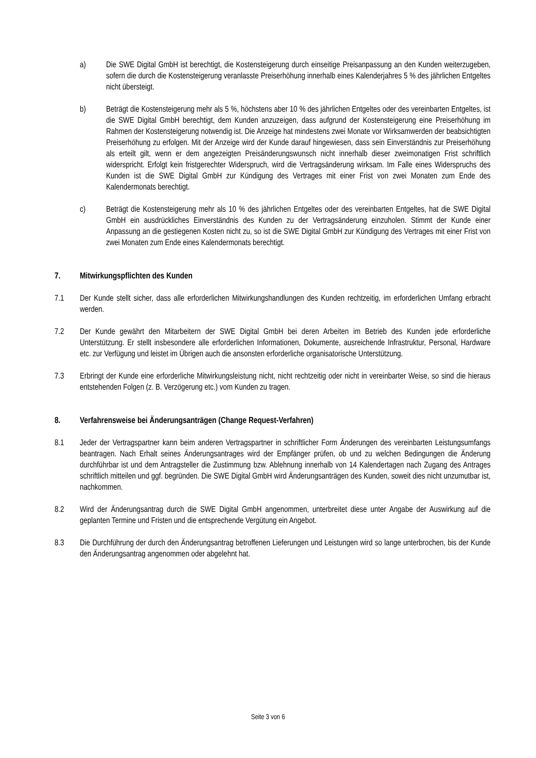a) Die SWE Digital GmbH ist berechtigt, die Kostensteigerung durch einseitige Preisanpassung an den Kunden weiterzugeben, sofern die durch die Kostensteigerung veranlasste Preiserhöhung innerhalb eines Kalenderjahres 5 % des jährlichen Entgeltes nicht übersteigt.
b) Beträgt die Kostensteigerung mehr als 5 %, höchstens aber 10 % des jährlichen Entgeltes oder des vereinbarten Entgeltes, ist die SWE Digital GmbH berechtigt, dem Kunden anzuzeigen, dass aufgrund der Kostensteigerung eine Preiserhöhung im Rahmen der Kostensteigerung notwendig ist. Die Anzeige hat mindestens zwei Monate vor Wirksamwerden der beabsichtigten Preiserhöhung zu erfolgen. Mit der Anzeige wird der Kunde darauf hingewiesen, dass sein Einverständnis zur Preiserhöhung als erteilt gilt, wenn er dem angezeigten Preisänderungswunsch nicht innerhalb dieser zweimonatigen Frist schriftlich widerspricht. Erfolgt kein fristgerechter Widerspruch, wird die Vertragsänderung wirksam. Im Falle eines Widerspruchs des Kunden ist die SWE Digital GmbH zur Kündigung des Vertrages mit einer Frist von zwei Monaten zum Ende des Kalendermonats berechtigt.
c) Beträgt die Kostensteigerung mehr als 10 % des jährlichen Entgeltes oder des vereinbarten Entgeltes, hat die SWE Digital GmbH ein ausdrückliches Einverständnis des Kunden zu der Vertragsänderung einzuholen. Stimmt der Kunde einer Anpassung an die gestiegenen Kosten nicht zu, so ist die SWE Digital GmbH zur Kündigung des Vertrages mit einer Frist von zwei Monaten zum Ende eines Kalendermonats berechtigt.
7. Mitwirkungspflichten des Kunden
7.1 Der Kunde stellt sicher, dass alle erforderlichen Mitwirkungshandlungen des Kunden rechtzeitig, im erforderlichen Umfang erbracht werden.
7.2 Der Kunde gewährt den Mitarbeitern der SWE Digital GmbH bei deren Arbeiten im Betrieb des Kunden jede erforderliche Unterstützung. Er stellt insbesondere alle erforderlichen Informationen, Dokumente, ausreichende Infrastruktur, Personal, Hardware etc. zur Verfügung und leistet im Übrigen auch die ansonsten erforderliche organisatorische Unterstützung.
7.3 Erbringt der Kunde eine erforderliche Mitwirkungsleistung nicht, nicht rechtzeitig oder nicht in vereinbarter Weise, so sind die hieraus entstehenden Folgen (z. B. Verzögerung etc.) vom Kunden zu tragen.
8. Verfahrensweise bei Änderungsanträgen (Change Request-Verfahren)
8.1 Jeder der Vertragspartner kann beim anderen Vertragspartner in schriftlicher Form Änderungen des vereinbarten Leistungsumfangs beantragen. Nach Erhalt seines Änderungsantrages wird der Empfänger prüfen, ob und zu welchen Bedingungen die Änderung durchführbar ist und dem Antragsteller die Zustimmung bzw. Ablehnung innerhalb von 14 Kalendertagen nach Zugang des Antrages schriftlich mitteilen und ggf. begründen. Die SWE Digital GmbH wird Änderungsanträgen des Kunden, soweit dies nicht unzumutbar ist, nachkommen.
8.2 Wird der Änderungsantrag durch die SWE Digital GmbH angenommen, unterbreitet diese unter Angabe der Auswirkung auf die geplanten Termine und Fristen und die entsprechende Vergütung ein Angebot.
8.3 Die Durchführung der durch den Änderungsantrag betroffenen Lieferungen und Leistungen wird so lange unterbrochen, bis der Kunde den Änderungsantrag angenommen oder abgelehnt hat.
Seite 3 von 6